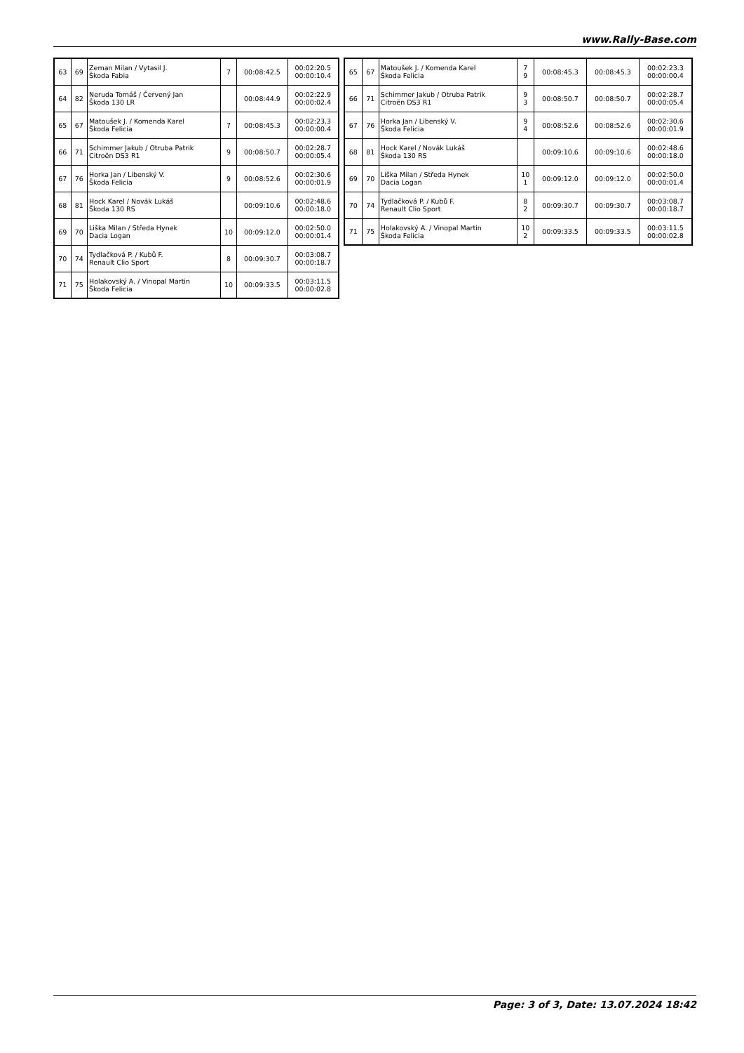www.Rally-Base.com
| 63 | 69 | Zeman Milan / Vytasil J. Škoda Fabia | 7 | 00:08:42.5 | 00:02:20.5 00:00:10.4 |
| 64 | 82 | Neruda Tomáš / Červený Jan Škoda 130 LR | | 00:08:44.9 | 00:02:22.9 00:00:02.4 |
| 65 | 67 | Matoušek J. / Komenda Karel Škoda Felicia | 7 | 00:08:45.3 | 00:02:23.3 00:00:00.4 |
| 66 | 71 | Schimmer Jakub / Otruba Patrik Citroën DS3 R1 | 9 | 00:08:50.7 | 00:02:28.7 00:00:05.4 |
| 67 | 76 | Horka Jan / Libenský V. Škoda Felicia | 9 | 00:08:52.6 | 00:02:30.6 00:00:01.9 |
| 68 | 81 | Hock Karel / Novák Lukáš Škoda 130 RS | | 00:09:10.6 | 00:02:48.6 00:00:18.0 |
| 69 | 70 | Liška Milan / Středa Hynek Dacia Logan | 10 | 00:09:12.0 | 00:02:50.0 00:00:01.4 |
| 70 | 74 | Tydlačková P. / Kubů F. Renault Clio Sport | 8 | 00:09:30.7 | 00:03:08.7 00:00:18.7 |
| 71 | 75 | Holakovský A. / Vinopal Martin Škoda Felicia | 10 | 00:09:33.5 | 00:03:11.5 00:00:02.8 |
| 65 | 67 | Matoušek J. / Komenda Karel Škoda Felicia | 7 9 | 00:08:45.3 | 00:08:45.3 | 00:02:23.3 00:00:00.4 |
| 66 | 71 | Schimmer Jakub / Otruba Patrik Citroën DS3 R1 | 9 3 | 00:08:50.7 | 00:08:50.7 | 00:02:28.7 00:00:05.4 |
| 67 | 76 | Horka Jan / Libenský V. Škoda Felicia | 9 4 | 00:08:52.6 | 00:08:52.6 | 00:02:30.6 00:00:01.9 |
| 68 | 81 | Hock Karel / Novák Lukáš Škoda 130 RS | | 00:09:10.6 | 00:09:10.6 | 00:02:48.6 00:00:18.0 |
| 69 | 70 | Liška Milan / Středa Hynek Dacia Logan | 10 1 | 00:09:12.0 | 00:09:12.0 | 00:02:50.0 00:00:01.4 |
| 70 | 74 | Tydlačková P. / Kubů F. Renault Clio Sport | 8 2 | 00:09:30.7 | 00:09:30.7 | 00:03:08.7 00:00:18.7 |
| 71 | 75 | Holakovský A. / Vinopal Martin Škoda Felicia | 10 2 | 00:09:33.5 | 00:09:33.5 | 00:03:11.5 00:00:02.8 |
Page: 3 of 3, Date: 13.07.2024 18:42